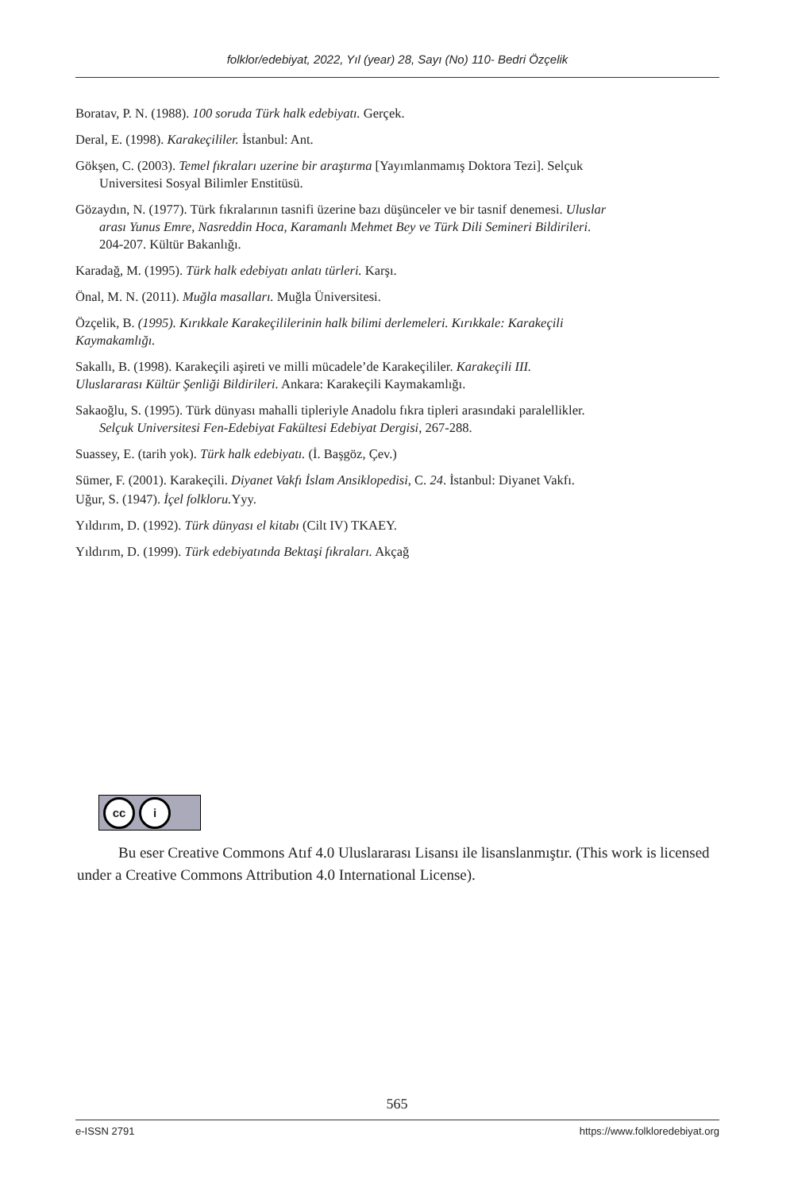folklor/edebiyat, 2022, Yıl (year) 28, Sayı (No) 110- Bedri Özçelik
Boratav, P. N. (1988). 100 soruda Türk halk edebiyatı. Gerçek.
Deral, E. (1998). Karakeçililer. İstanbul: Ant.
Gökşen, C. (2003). Temel fıkraları uzerine bir araştırma [Yayımlanmamış Doktora Tezi]. Selçuk
Universitesi Sosyal Bilimler Enstitüsü.
Gözaydın, N. (1977). Türk fıkralarının tasnifi üzerine bazı düşünceler ve bir tasnif denemesi. Uluslar
arası Yunus Emre, Nasreddin Hoca, Karamanlı Mehmet Bey ve Türk Dili Semineri Bildirileri.
204-207. Kültür Bakanlığı.
Karadağ, M. (1995). Türk halk edebiyatı anlatı türleri. Karşı.
Önal, M. N. (2011). Muğla masalları. Muğla Üniversitesi.
Özçelik, B. (1995). Kırıkkale Karakeçililerinin halk bilimi derlemeleri. Kırıkkale: Karakeçili
Kaymakamlığı.
Sakallı, B. (1998). Karakeçili aşireti ve milli mücadele’de Karakeçililer. Karakeçili III.
Uluslararası Kültür Şenliği Bildirileri. Ankara: Karakeçili Kaymakamlığı.
Sakaoğlu, S. (1995). Türk dünyası mahalli tipleriyle Anadolu fıkra tipleri arasındaki paralellikler.
Selçuk Universitesi Fen-Edebiyat Fakültesi Edebiyat Dergisi, 267-288.
Suassey, E. (tarih yok). Türk halk edebiyatı. (İ. Başgöz, Çev.)
Sümer, F. (2001). Karakeçili. Diyanet Vakfı İslam Ansiklopedisi, C. 24. İstanbul: Diyanet Vakfı.
Uğur, S. (1947). İçel folkloru. Yyy.
Yıldırım, D. (1992). Türk dünyası el kitabı (Cilt IV) TKAEY.
Yıldırım, D. (1999). Türk edebiyatında Bektaşi fıkraları. Akçağ
cc i
Bu eser Creative Commons Atıf 4.0 Uluslararası Lisansı ile lisanslanmıştır. (This work is licensed under a Creative Commons Attribution 4.0 International License).
565
e-ISSN 2791 https://www.folkloredebiyat.org